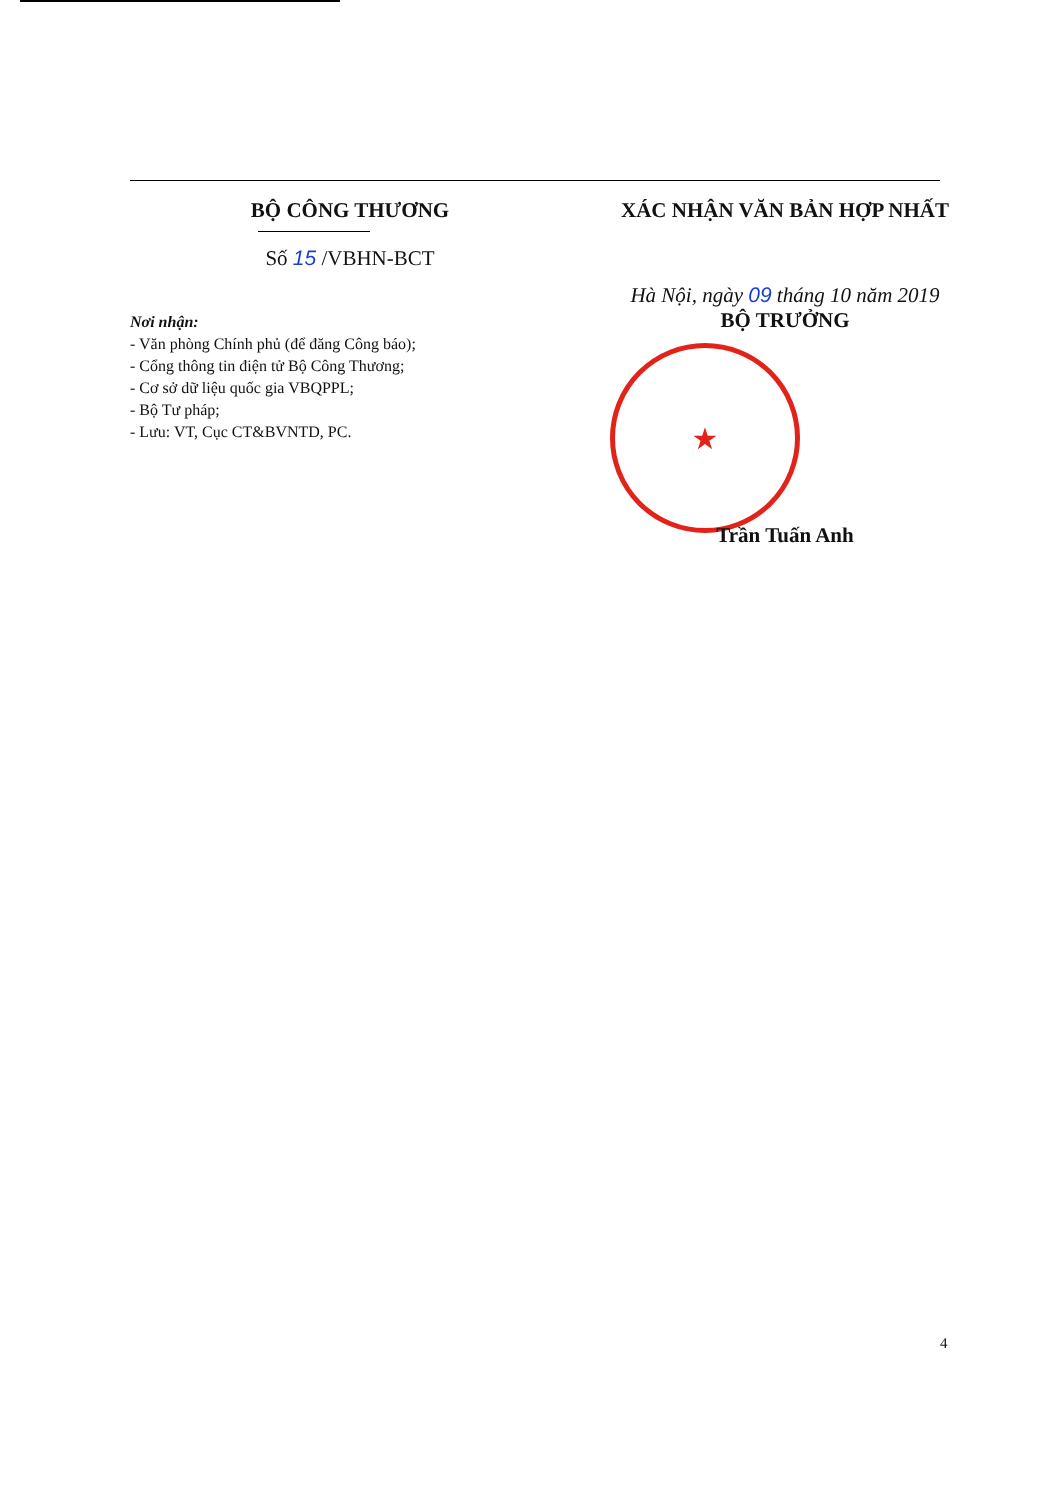BỘ CÔNG THƯƠNG
Số 15 /VBHN-BCT
Nơi nhận:
- Văn phòng Chính phủ (để đăng Công báo);
- Cổng thông tin điện tử Bộ Công Thương;
- Cơ sở dữ liệu quốc gia VBQPPL;
- Bộ Tư pháp;
- Lưu: VT, Cục CT&BVNTD, PC.
XÁC NHẬN VĂN BẢN HỢP NHẤT
Hà Nội, ngày 09 tháng 10 năm 2019
BỘ TRƯỞNG
★
Trần Tuấn Anh
4